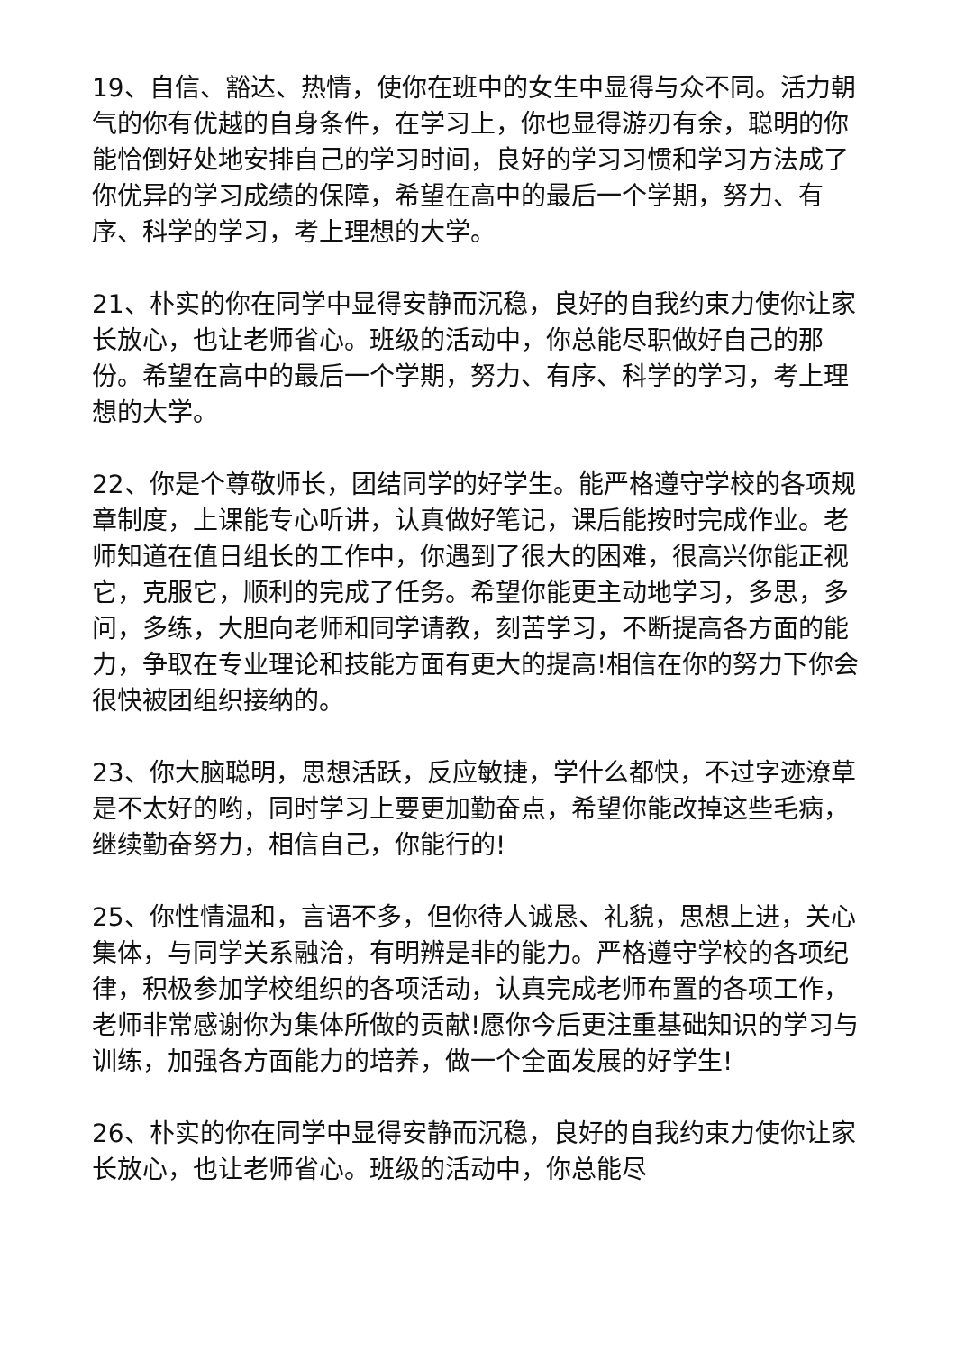19、自信、豁达、热情，使你在班中的女生中显得与众不同。活力朝气的你有优越的自身条件，在学习上，你也显得游刃有余，聪明的你能恰倒好处地安排自己的学习时间，良好的学习习惯和学习方法成了你优异的学习成绩的保障，希望在高中的最后一个学期，努力、有序、科学的学习，考上理想的大学。
21、朴实的你在同学中显得安静而沉稳，良好的自我约束力使你让家长放心，也让老师省心。班级的活动中，你总能尽职做好自己的那份。希望在高中的最后一个学期，努力、有序、科学的学习，考上理想的大学。
22、你是个尊敬师长，团结同学的好学生。能严格遵守学校的各项规章制度，上课能专心听讲，认真做好笔记，课后能按时完成作业。老师知道在值日组长的工作中，你遇到了很大的困难，很高兴你能正视它，克服它，顺利的完成了任务。希望你能更主动地学习，多思，多问，多练，大胆向老师和同学请教，刻苦学习，不断提高各方面的能力，争取在专业理论和技能方面有更大的提高!相信在你的努力下你会很快被团组织接纳的。
23、你大脑聪明，思想活跃，反应敏捷，学什么都快，不过字迹潦草是不太好的哟，同时学习上要更加勤奋点，希望你能改掉这些毛病，继续勤奋努力，相信自己，你能行的!
25、你性情温和，言语不多，但你待人诚恳、礼貌，思想上进，关心集体，与同学关系融洽，有明辨是非的能力。严格遵守学校的各项纪律，积极参加学校组织的各项活动，认真完成老师布置的各项工作，老师非常感谢你为集体所做的贡献!愿你今后更注重基础知识的学习与训练，加强各方面能力的培养，做一个全面发展的好学生!
26、朴实的你在同学中显得安静而沉稳，良好的自我约束力使你让家长放心，也让老师省心。班级的活动中，你总能尽